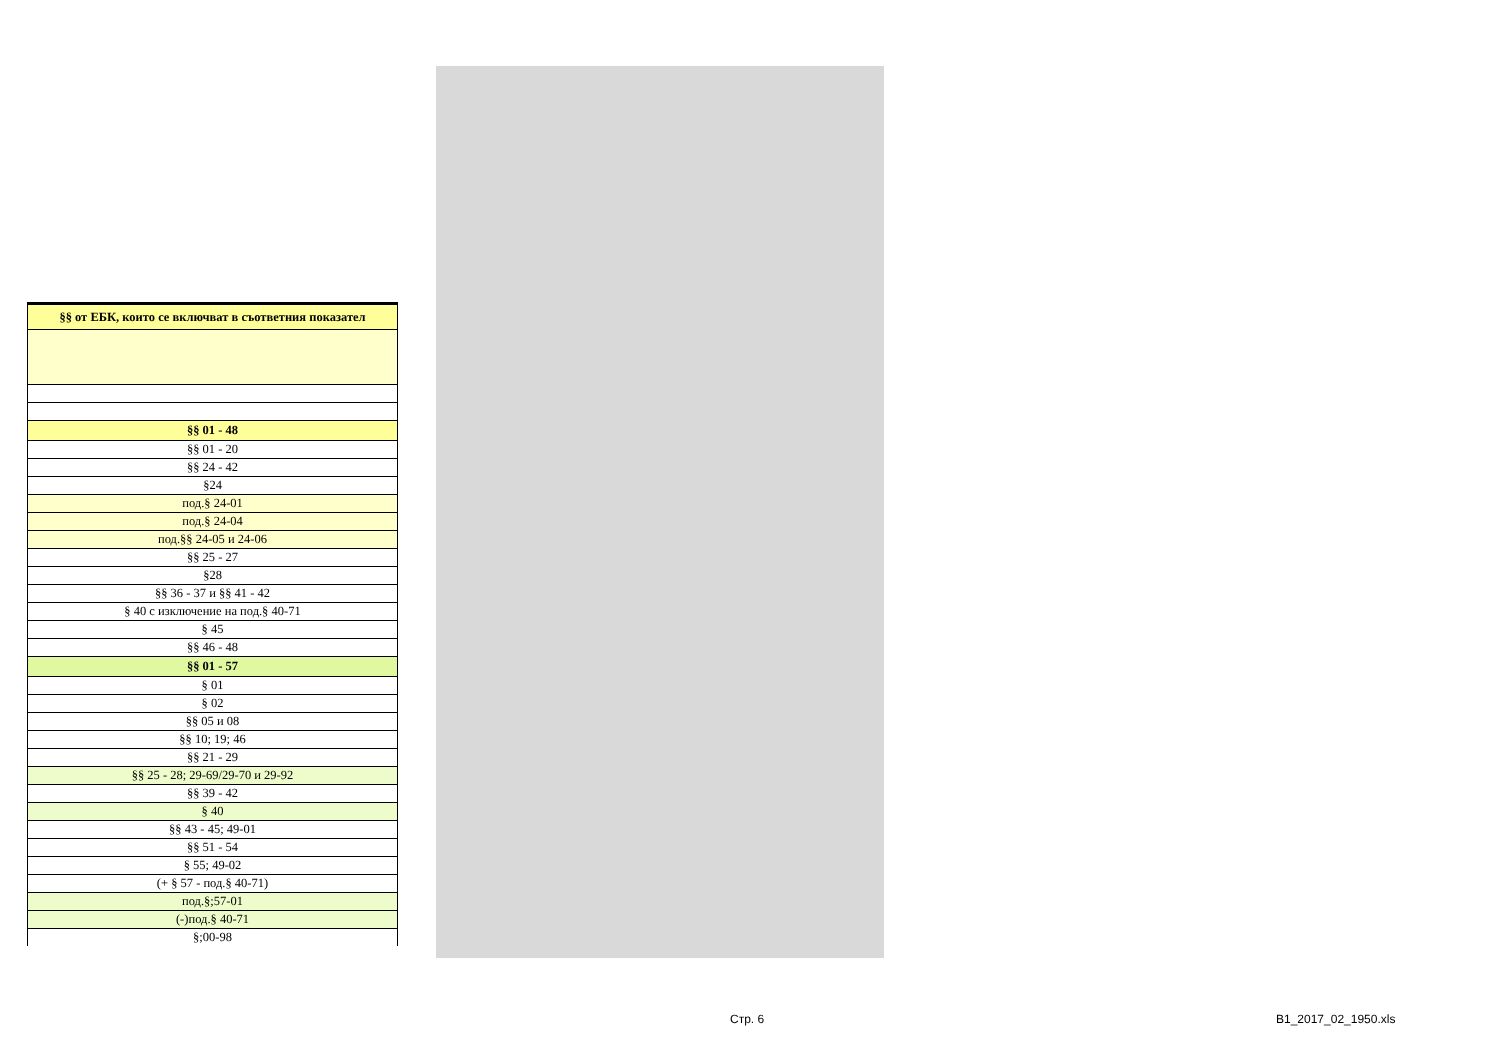| §§ от ЕБК, които се включват в съответния показател |
| §§ 01 - 48 |
| §§ 01 - 20 |
| §§ 24 - 42 |
| §24 |
| под.§ 24-01 |
| под.§ 24-04 |
| под.§§ 24-05 и 24-06 |
| §§ 25 - 27 |
| §28 |
| §§ 36 - 37 и §§ 41 - 42 |
| § 40 с изключение на под.§ 40-71 |
| § 45 |
| §§ 46 - 48 |
| §§ 01 - 57 |
| § 01 |
| § 02 |
| §§ 05 и 08 |
| §§ 10; 19; 46 |
| §§ 21 - 29 |
| §§ 25 - 28; 29-69/29-70 и 29-92 |
| §§ 39 - 42 |
| § 40 |
| §§ 43 - 45; 49-01 |
| §§ 51 - 54 |
| § 55; 49-02 |
| (+ § 57 - под.§ 40-71) |
| под.§;57-01 |
| (-)под.§ 40-71 |
| §;00-98 |
Стр. 6 B1_2017_02_1950.xls